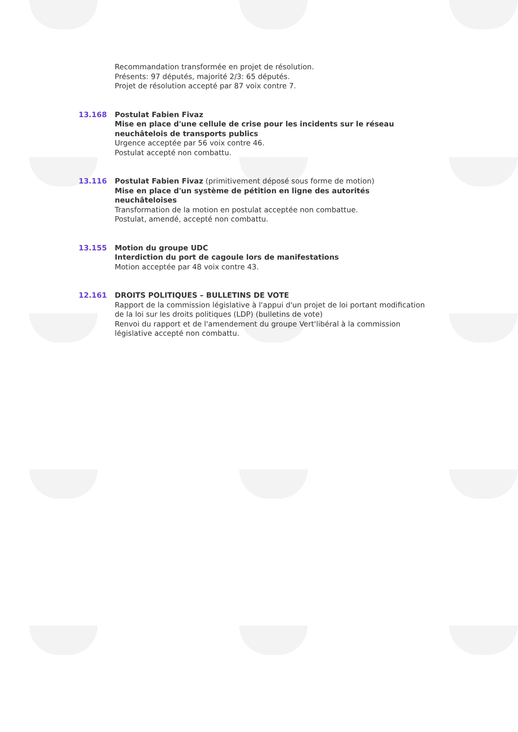Recommandation transformée en projet de résolution.
Présents: 97 députés, majorité 2/3: 65 députés.
Projet de résolution accepté par 87 voix contre 7.
13.168 Postulat Fabien Fivaz
Mise en place d'une cellule de crise pour les incidents sur le réseau neuchâtelois de transports publics
Urgence acceptée par 56 voix contre 46.
Postulat accepté non combattu.
13.116 Postulat Fabien Fivaz (primitivement déposé sous forme de motion)
Mise en place d'un système de pétition en ligne des autorités neuchâteloises
Transformation de la motion en postulat acceptée non combattue.
Postulat, amendé, accepté non combattu.
13.155 Motion du groupe UDC
Interdiction du port de cagoule lors de manifestations
Motion acceptée par 48 voix contre 43.
12.161 DROITS POLITIQUES – BULLETINS DE VOTE
Rapport de la commission législative à l'appui d'un projet de loi portant modification de la loi sur les droits politiques (LDP) (bulletins de vote)
Renvoi du rapport et de l'amendement du groupe Vert'libéral à la commission législative accepté non combattu.